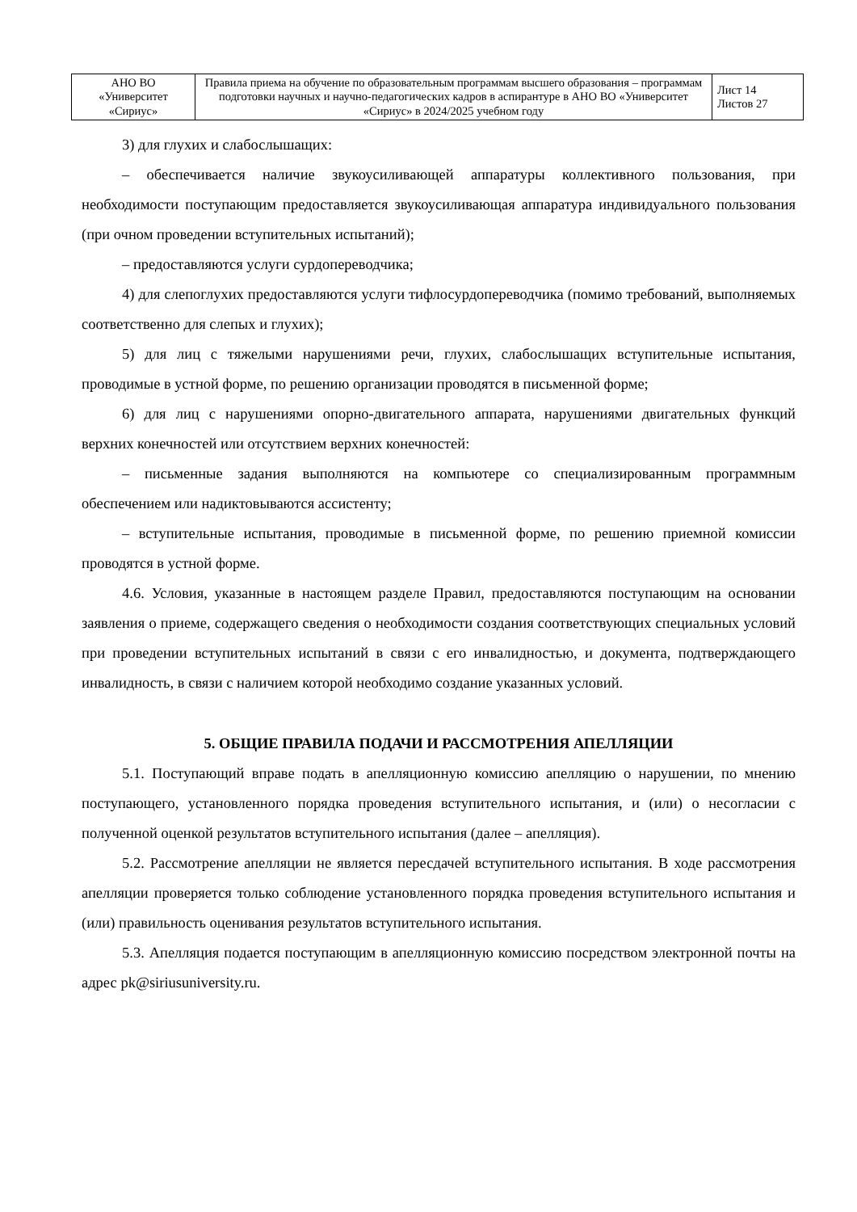| АНО ВО «Университет «Сириус» | Правила приема на обучение по образовательным программам высшего образования – программам подготовки научных и научно-педагогических кадров в аспирантуре в АНО ВО «Университет «Сириус» в 2024/2025 учебном году | Лист 14 Листов 27 |
3) для глухих и слабослышащих:
– обеспечивается наличие звукоусиливающей аппаратуры коллективного пользования, при необходимости поступающим предоставляется звукоусиливающая аппаратура индивидуального пользования (при очном проведении вступительных испытаний);
– предоставляются услуги сурдопереводчика;
4) для слепоглухих предоставляются услуги тифлосурдопереводчика (помимо требований, выполняемых соответственно для слепых и глухих);
5) для лиц с тяжелыми нарушениями речи, глухих, слабослышащих вступительные испытания, проводимые в устной форме, по решению организации проводятся в письменной форме;
6) для лиц с нарушениями опорно-двигательного аппарата, нарушениями двигательных функций верхних конечностей или отсутствием верхних конечностей:
– письменные задания выполняются на компьютере со специализированным программным обеспечением или надиктовываются ассистенту;
– вступительные испытания, проводимые в письменной форме, по решению приемной комиссии проводятся в устной форме.
4.6. Условия, указанные в настоящем разделе Правил, предоставляются поступающим на основании заявления о приеме, содержащего сведения о необходимости создания соответствующих специальных условий при проведении вступительных испытаний в связи с его инвалидностью, и документа, подтверждающего инвалидность, в связи с наличием которой необходимо создание указанных условий.
5. ОБЩИЕ ПРАВИЛА ПОДАЧИ И РАССМОТРЕНИЯ АПЕЛЛЯЦИИ
5.1. Поступающий вправе подать в апелляционную комиссию апелляцию о нарушении, по мнению поступающего, установленного порядка проведения вступительного испытания, и (или) о несогласии с полученной оценкой результатов вступительного испытания (далее – апелляция).
5.2. Рассмотрение апелляции не является пересдачей вступительного испытания. В ходе рассмотрения апелляции проверяется только соблюдение установленного порядка проведения вступительного испытания и (или) правильность оценивания результатов вступительного испытания.
5.3. Апелляция подается поступающим в апелляционную комиссию посредством электронной почты на адрес pk@siriusuniversity.ru.